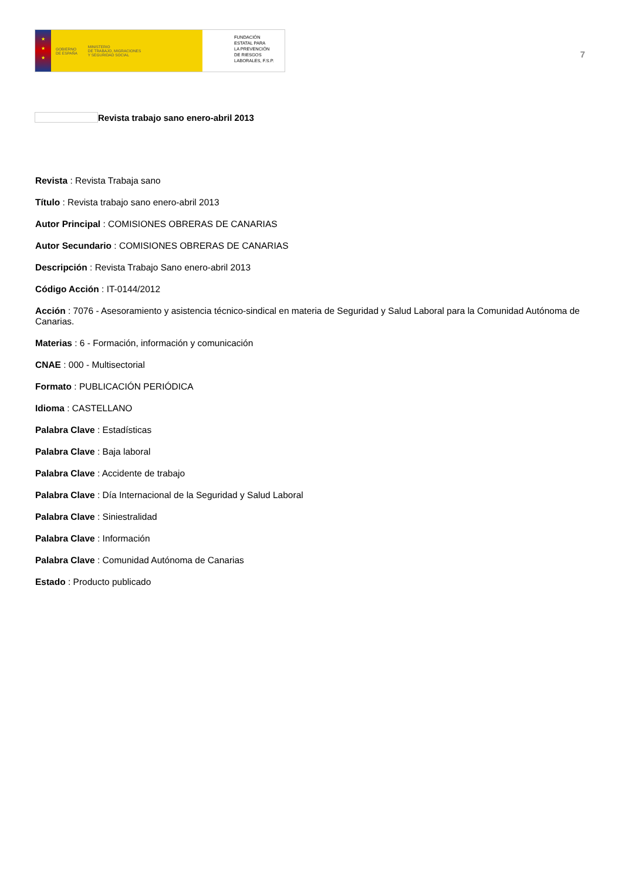★
★
★
GOBIERNO
DE ESPAÑA MINISTERIO
DE TRABAJO, MIGRACIONES
Y SEGURIDAD SOCIAL
FUNDACIÓN
ESTATAL PARA
LA PREVENCIÓN
DE RIESGOS
LABORALES, F.S.P.
7
Revista trabajo sano enero-abril 2013
Revista : Revista Trabaja sano
Título : Revista trabajo sano enero-abril 2013
Autor Principal : COMISIONES OBRERAS DE CANARIAS
Autor Secundario : COMISIONES OBRERAS DE CANARIAS
Descripción : Revista Trabajo Sano enero-abril 2013
Código Acción : IT-0144/2012
Acción : 7076 - Asesoramiento y asistencia técnico-sindical en materia de Seguridad y Salud Laboral para la Comunidad Autónoma de Canarias.
Materias : 6 - Formación, información y comunicación
CNAE : 000 - Multisectorial
Formato : PUBLICACIÓN PERIÓDICA
Idioma : CASTELLANO
Palabra Clave : Estadísticas
Palabra Clave : Baja laboral
Palabra Clave : Accidente de trabajo
Palabra Clave : Día Internacional de la Seguridad y Salud Laboral
Palabra Clave : Siniestralidad
Palabra Clave : Información
Palabra Clave : Comunidad Autónoma de Canarias
Estado : Producto publicado